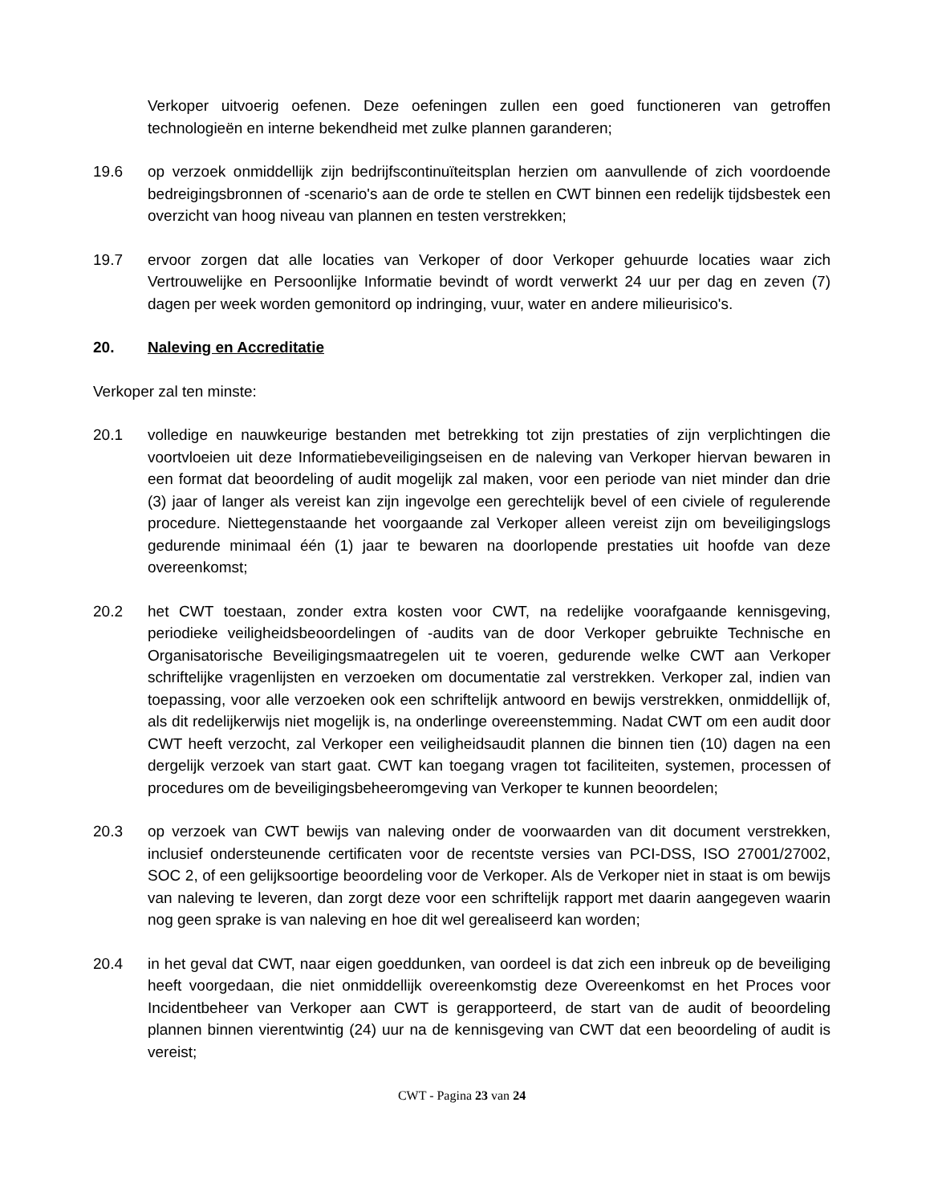Verkoper uitvoerig oefenen. Deze oefeningen zullen een goed functioneren van getroffen technologieën en interne bekendheid met zulke plannen garanderen;
19.6 op verzoek onmiddellijk zijn bedrijfscontinuïteitsplan herzien om aanvullende of zich voordoende bedreigingsbronnen of -scenario's aan de orde te stellen en CWT binnen een redelijk tijdsbestek een overzicht van hoog niveau van plannen en testen verstrekken;
19.7 ervoor zorgen dat alle locaties van Verkoper of door Verkoper gehuurde locaties waar zich Vertrouwelijke en Persoonlijke Informatie bevindt of wordt verwerkt 24 uur per dag en zeven (7) dagen per week worden gemonitord op indringing, vuur, water en andere milieurisico's.
20. Naleving en Accreditatie
Verkoper zal ten minste:
20.1 volledige en nauwkeurige bestanden met betrekking tot zijn prestaties of zijn verplichtingen die voortvloeien uit deze Informatiebeveiligingseisen en de naleving van Verkoper hiervan bewaren in een format dat beoordeling of audit mogelijk zal maken, voor een periode van niet minder dan drie (3) jaar of langer als vereist kan zijn ingevolge een gerechtelijk bevel of een civiele of regulerende procedure. Niettegenstaande het voorgaande zal Verkoper alleen vereist zijn om beveiligingslogs gedurende minimaal één (1) jaar te bewaren na doorlopende prestaties uit hoofde van deze overeenkomst;
20.2 het CWT toestaan, zonder extra kosten voor CWT, na redelijke voorafgaande kennisgeving, periodieke veiligheidsbeoordelingen of -audits van de door Verkoper gebruikte Technische en Organisatorische Beveiligingsmaatregelen uit te voeren, gedurende welke CWT aan Verkoper schriftelijke vragenlijsten en verzoeken om documentatie zal verstrekken. Verkoper zal, indien van toepassing, voor alle verzoeken ook een schriftelijk antwoord en bewijs verstrekken, onmiddellijk of, als dit redelijkerwijs niet mogelijk is, na onderlinge overeenstemming. Nadat CWT om een audit door CWT heeft verzocht, zal Verkoper een veiligheidsaudit plannen die binnen tien (10) dagen na een dergelijk verzoek van start gaat. CWT kan toegang vragen tot faciliteiten, systemen, processen of procedures om de beveiligingsbeheeromgeving van Verkoper te kunnen beoordelen;
20.3 op verzoek van CWT bewijs van naleving onder de voorwaarden van dit document verstrekken, inclusief ondersteunende certificaten voor de recentste versies van PCI-DSS, ISO 27001/27002, SOC 2, of een gelijksoortige beoordeling voor de Verkoper. Als de Verkoper niet in staat is om bewijs van naleving te leveren, dan zorgt deze voor een schriftelijk rapport met daarin aangegeven waarin nog geen sprake is van naleving en hoe dit wel gerealiseerd kan worden;
20.4 in het geval dat CWT, naar eigen goeddunken, van oordeel is dat zich een inbreuk op de beveiliging heeft voorgedaan, die niet onmiddellijk overeenkomstig deze Overeenkomst en het Proces voor Incidentbeheer van Verkoper aan CWT is gerapporteerd, de start van de audit of beoordeling plannen binnen vierentwintig (24) uur na de kennisgeving van CWT dat een beoordeling of audit is vereist;
CWT - Pagina 23 van 24